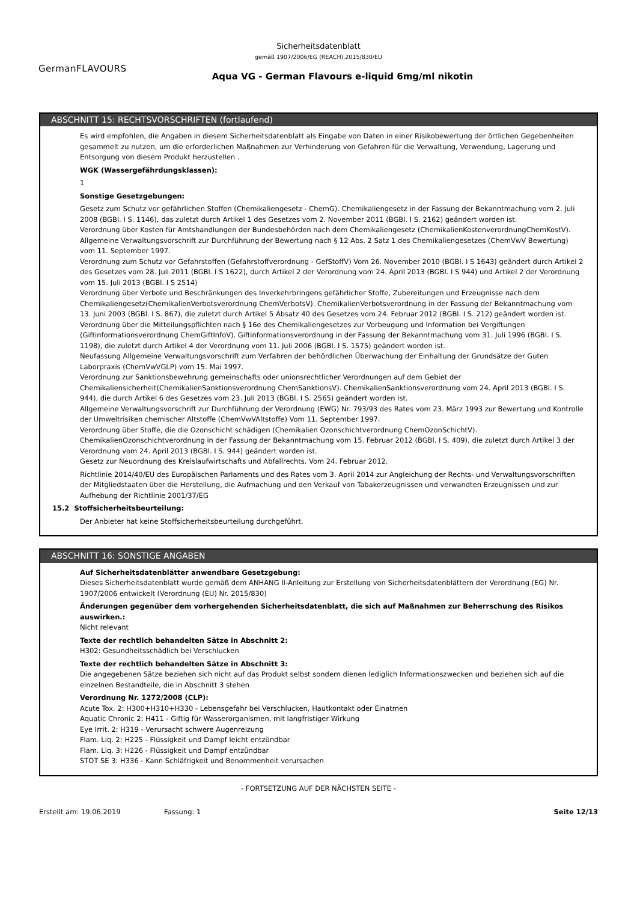Sicherheitsdatenblatt
gemäß 1907/2006/EG (REACH),2015/830/EU
GermanFLAVOURS
Aqua VG - German Flavours e-liquid 6mg/ml nikotin
ABSCHNITT 15: RECHTSVORSCHRIFTEN (fortlaufend)
Es wird empfohlen, die Angaben in diesem Sicherheitsdatenblatt als Eingabe von Daten in einer Risikobewertung der örtlichen Gegebenheiten gesammelt zu nutzen, um die erforderlichen Maßnahmen zur Verhinderung von Gefahren für die Verwaltung, Verwendung, Lagerung und Entsorgung von diesem Produkt herzustellen .
WGK (Wassergefährdungsklassen):
1
Sonstige Gesetzgebungen:
Gesetz zum Schutz vor gefährlichen Stoffen (Chemikaliengesetz - ChemG). Chemikaliengesetz in der Fassung der Bekanntmachung vom 2. Juli 2008 (BGBl. I S. 1146), das zuletzt durch Artikel 1 des Gesetzes vom 2. November 2011 (BGBl. I S. 2162) geändert worden ist.
Verordnung über Kosten für Amtshandlungen der Bundesbehörden nach dem Chemikaliengesetz (ChemikalienKostenverordnungChemKostV).
Allgemeine Verwaltungsvorschrift zur Durchführung der Bewertung nach § 12 Abs. 2 Satz 1 des Chemikaliengesetzes (ChemVwV Bewertung) vom 11. September 1997.
Verordnung zum Schutz vor Gefahrstoffen (Gefahrstoffverordnung - GefStoffV) Vom 26. November 2010 (BGBl. I S 1643) geändert durch Artikel 2 des Gesetzes vom 28. Juli 2011 (BGBl. I S 1622), durch Artikel 2 der Verordnung vom 24. April 2013 (BGBl. I S 944) und Artikel 2 der Verordnung vom 15. Juli 2013 (BGBl. I S 2514)
Verordnung über Verbote und Beschränkungen des Inverkehrbringens gefährlicher Stoffe, Zubereitungen und Erzeugnisse nach dem Chemikaliengesetz(ChemikalienVerbotsverordnung ChemVerbotsV). ChemikalienVerbotsverordnung in der Fassung der Bekanntmachung vom 13. Juni 2003 (BGBl. I S. 867), die zuletzt durch Artikel 5 Absatz 40 des Gesetzes vom 24. Februar 2012 (BGBl. I S. 212) geändert worden ist.
Verordnung über die Mitteilungspflichten nach § 16e des Chemikaliengesetzes zur Vorbeugung und Information bei Vergiftungen (Giftinformationsverordnung ChemGiftInfoV). Giftinformationsverordnung in der Fassung der Bekanntmachung vom 31. Juli 1996 (BGBl. I S. 1198), die zuletzt durch Artikel 4 der Verordnung vom 11. Juli 2006 (BGBl. I S. 1575) geändert worden ist.
Neufassung Allgemeine Verwaltungsvorschrift zum Verfahren der behördlichen Überwachung der Einhaltung der Grundsätze der Guten Laborpraxis (ChemVwVGLP) vom 15. Mai 1997.
Verordnung zur Sanktionsbewehrung gemeinschafts oder unionsrechtlicher Verordnungen auf dem Gebiet der Chemikaliensicherheit(ChemikalienSanktionsverordnung ChemSanktionsV). ChemikalienSanktionsverordnung vom 24. April 2013 (BGBl. I S. 944), die durch Artikel 6 des Gesetzes vom 23. Juli 2013 (BGBl. I S. 2565) geändert worden ist.
Allgemeine Verwaltungsvorschrift zur Durchführung der Verordnung (EWG) Nr. 793/93 des Rates vom 23. März 1993 zur Bewertung und Kontrolle der Umweltrisiken chemischer Altstoffe (ChemVwVAltstoffe) Vom 11. September 1997.
Verordnung über Stoffe, die die Ozonschicht schädigen (Chemikalien Ozonschichtverordnung ChemOzonSchichtV). ChemikalienOzonschichtverordnung in der Fassung der Bekanntmachung vom 15. Februar 2012 (BGBl. I S. 409), die zuletzt durch Artikel 3 der Verordnung vom 24. April 2013 (BGBl. I S. 944) geändert worden ist.
Gesetz zur Neuordnung des Kreislaufwirtschafts und Abfallrechts. Vom 24. Februar 2012.
Richtlinie 2014/40/EU des Europäischen Parlaments und des Rates vom 3. April 2014 zur Angleichung der Rechts- und Verwaltungsvorschriften der Mitgliedstaaten über die Herstellung, die Aufmachung und den Verkauf von Tabakerzeugnissen und verwandten Erzeugnissen und zur Aufhebung der Richtlinie 2001/37/EG
15.2 Stoffsicherheitsbeurteilung:
Der Anbieter hat keine Stoffsicherheitsbeurteilung durchgeführt.
ABSCHNITT 16: SONSTIGE ANGABEN
Auf Sicherheitsdatenblätter anwendbare Gesetzgebung:
Dieses Sicherheitsdatenblatt wurde gemäß dem ANHANG II-Anleitung zur Erstellung von Sicherheitsdatenblättern der Verordnung (EG) Nr. 1907/2006 entwickelt (Verordnung (EU) Nr. 2015/830)
Änderungen gegenüber dem vorhergehenden Sicherheitsdatenblatt, die sich auf Maßnahmen zur Beherrschung des Risikos auswirken.:
Nicht relevant
Texte der rechtlich behandelten Sätze in Abschnitt 2:
H302: Gesundheitsschädlich bei Verschlucken
Texte der rechtlich behandelten Sätze in Abschnitt 3:
Die angegebenen Sätze beziehen sich nicht auf das Produkt selbst sondern dienen lediglich Informationszwecken und beziehen sich auf die einzelnen Bestandteile, die in Abschnitt 3 stehen
Verordnung Nr. 1272/2008 (CLP):
Acute Tox. 2: H300+H310+H330 - Lebensgefahr bei Verschlucken, Hautkontakt oder Einatmen
Aquatic Chronic 2: H411 - Giftig für Wasserorganismen, mit langfristiger Wirkung
Eye Irrit. 2: H319 - Verursacht schwere Augenreizung
Flam. Liq. 2: H225 - Flüssigkeit und Dampf leicht entzündbar
Flam. Liq. 3: H226 - Flüssigkeit und Dampf entzündbar
STOT SE 3: H336 - Kann Schläfrigkeit und Benommenheit verursachen
- FORTSETZUNG AUF DER NÄCHSTEN SEITE -
Erstellt am: 19.06.2019 Fassung: 1 Seite 12/13